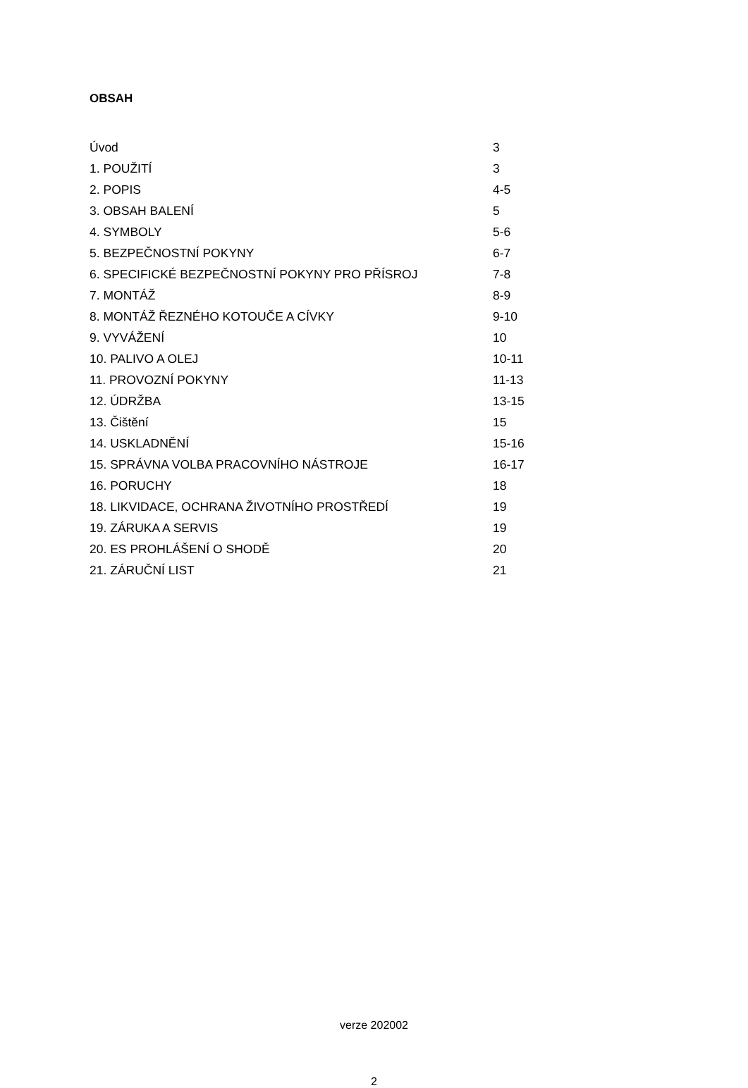OBSAH
| Úvod | 3 |
| 1. POUŽITÍ | 3 |
| 2. POPIS | 4-5 |
| 3. OBSAH BALENÍ | 5 |
| 4. SYMBOLY | 5-6 |
| 5. BEZPEČNOSTNÍ POKYNY | 6-7 |
| 6. SPECIFICKÉ BEZPEČNOSTNÍ POKYNY PRO PŘÍSROJ | 7-8 |
| 7. MONTÁŽ | 8-9 |
| 8. MONTÁŽ ŘEZNÉHO KOTOUČE A CÍVKY | 9-10 |
| 9. VYVÁŽENÍ | 10 |
| 10. PALIVO A OLEJ | 10-11 |
| 11. PROVOZNÍ POKYNY | 11-13 |
| 12. ÚDRŽBA | 13-15 |
| 13. Čištění | 15 |
| 14. USKLADNĚNÍ | 15-16 |
| 15. SPRÁVNA VOLBA PRACOVNÍHO NÁSTROJE | 16-17 |
| 16. PORUCHY | 18 |
| 18. LIKVIDACE, OCHRANA ŽIVOTNÍHO PROSTŘEDÍ | 19 |
| 19. ZÁRUKA A SERVIS | 19 |
| 20. ES PROHLÁŠENÍ O SHODĚ | 20 |
| 21. ZÁRUČNÍ LIST | 21 |
verze 202002
2